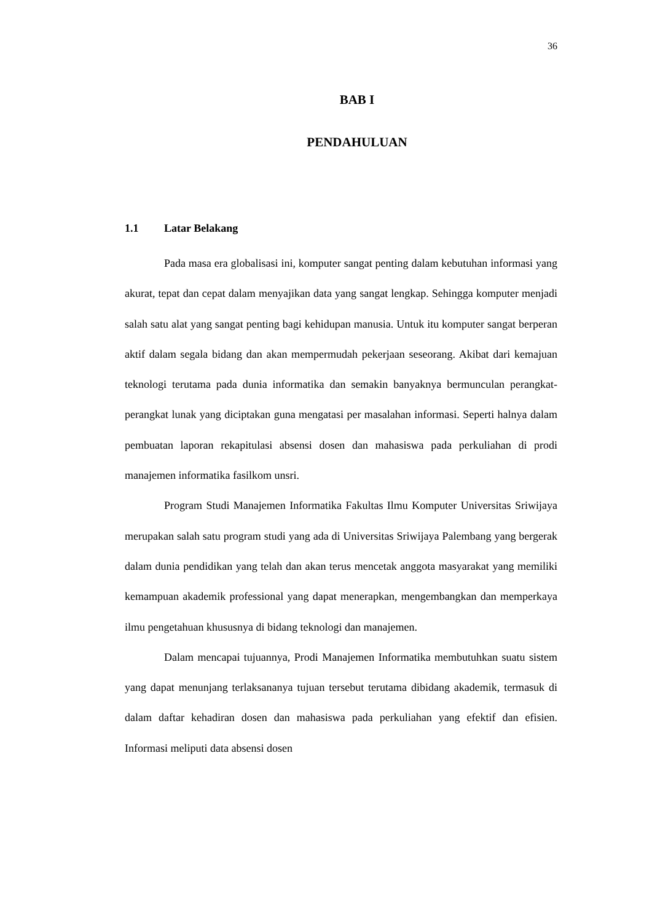36
BAB I
PENDAHULUAN
1.1 Latar Belakang
Pada masa era globalisasi ini, komputer sangat penting dalam kebutuhan informasi yang akurat, tepat dan cepat dalam menyajikan data yang sangat lengkap. Sehingga komputer menjadi salah satu alat yang sangat penting bagi kehidupan manusia. Untuk itu komputer sangat berperan aktif dalam segala bidang dan akan mempermudah pekerjaan seseorang. Akibat dari kemajuan teknologi terutama pada dunia informatika dan semakin banyaknya bermunculan perangkat-perangkat lunak yang diciptakan guna mengatasi per masalahan informasi. Seperti halnya dalam pembuatan laporan rekapitulasi absensi dosen dan mahasiswa pada perkuliahan di prodi manajemen informatika fasilkom unsri.
Program Studi Manajemen Informatika Fakultas Ilmu Komputer Universitas Sriwijaya merupakan salah satu program studi yang ada di Universitas Sriwijaya Palembang yang bergerak dalam dunia pendidikan yang telah dan akan terus mencetak anggota masyarakat yang memiliki kemampuan akademik professional yang dapat menerapkan, mengembangkan dan memperkaya ilmu pengetahuan khususnya di bidang teknologi dan manajemen.
Dalam mencapai tujuannya, Prodi Manajemen Informatika membutuhkan suatu sistem yang dapat menunjang terlaksananya tujuan tersebut terutama dibidang akademik, termasuk di dalam daftar kehadiran dosen dan mahasiswa pada perkuliahan yang efektif dan efisien. Informasi meliputi data absensi dosen